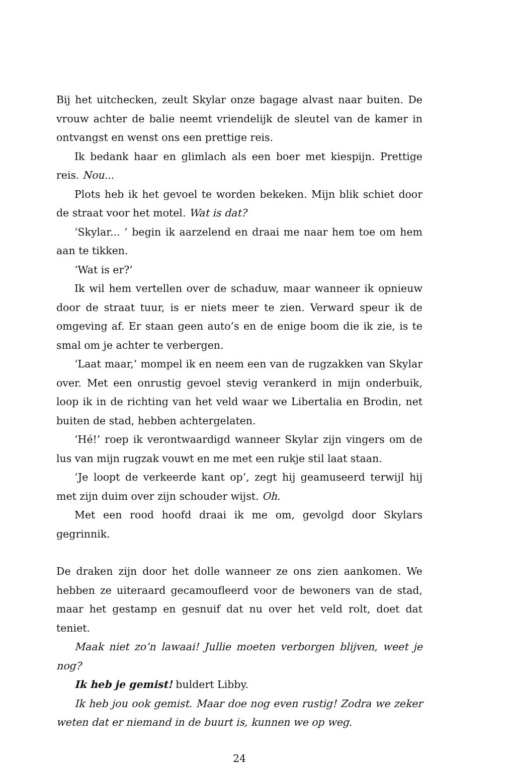Bij het uitchecken, zeult Skylar onze bagage alvast naar buiten. De vrouw achter de balie neemt vriendelijk de sleutel van de kamer in ontvangst en wenst ons een prettige reis.
Ik bedank haar en glimlach als een boer met kiespijn. Prettige reis. Nou...
Plots heb ik het gevoel te worden bekeken. Mijn blik schiet door de straat voor het motel. Wat is dat?
‘Skylar... ’ begin ik aarzelend en draai me naar hem toe om hem aan te tikken.
‘Wat is er?’
Ik wil hem vertellen over de schaduw, maar wanneer ik opnieuw door de straat tuur, is er niets meer te zien. Verward speur ik de omgeving af. Er staan geen auto’s en de enige boom die ik zie, is te smal om je achter te verbergen.
‘Laat maar,’ mompel ik en neem een van de rugzakken van Skylar over. Met een onrustig gevoel stevig verankerd in mijn onderbuik, loop ik in de richting van het veld waar we Libertalia en Brodin, net buiten de stad, hebben achtergelaten.
‘Hé!’ roep ik verontwaardigd wanneer Skylar zijn vingers om de lus van mijn rugzak vouwt en me met een rukje stil laat staan.
‘Je loopt de verkeerde kant op’, zegt hij geamuseerd terwijl hij met zijn duim over zijn schouder wijst. Oh.
Met een rood hoofd draai ik me om, gevolgd door Skylars gegrinnik.
De draken zijn door het dolle wanneer ze ons zien aankomen. We hebben ze uiteraard gecamoufleerd voor de bewoners van de stad, maar het gestamp en gesnuif dat nu over het veld rolt, doet dat teniet.
Maak niet zo’n lawaai! Jullie moeten verborgen blijven, weet je nog?
Ik heb je gemist! buldert Libby.
Ik heb jou ook gemist. Maar doe nog even rustig! Zodra we zeker weten dat er niemand in de buurt is, kunnen we op weg.
24